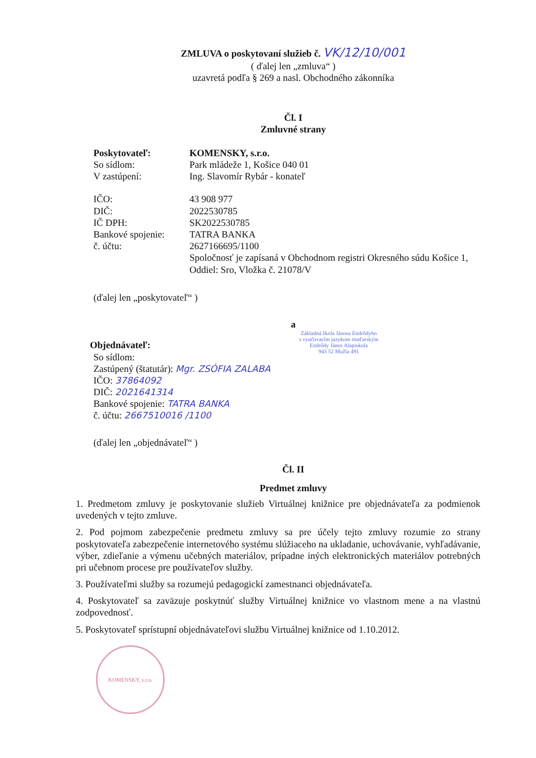ZMLUVA o poskytovaní služieb č. VK/12/10/001
( ďalej len „zmluva“ )
uzavretá podľa § 269 a nasl. Obchodného zákonníka
Čl. I
Zmluvné strany
| Poskytovateľ: | KOMENSKY, s.r.o. |
| So sídlom: | Park mládeže 1, Košice 040 01 |
| V zastúpení: | Ing. Slavomír Rybár - konateľ |
| IČO: | 43 908 977 |
| DIČ: | 2022530785 |
| IČ DPH: | SK2022530785 |
| Bankové spojenie: | TATRA BANKA |
| č. účtu: | 2627166695/1100 |
| | Spoločnosť je zapísaná v Obchodnom registri Okresného súdu Košice 1, Oddiel: Sro, Vložka č. 21078/V |
(ďalej len „poskytovateľ“ )
a
Základná škola Jánosa Endrődyho
s vyučovacím jazykom maďarským
Endrődy János Alapiskola
943 52 Mužla 491
Objednávateľ:
So sídlom:
Zastúpený (štatutár): Mgr. ZSÓFIA ZALABA
IČO: 37864092
DIČ: 2021641314
Bankové spojenie: TATRA BANKA
č. účtu: 2667510016 /1100
(ďalej len „objednávateľ“ )
Čl. II
Predmet zmluvy
1. Predmetom zmluvy je poskytovanie služieb Virtuálnej knižnice pre objednávateľa za podmienok uvedených v tejto zmluve.
2. Pod pojmom zabezpečenie predmetu zmluvy sa pre účely tejto zmluvy rozumie zo strany poskytovateľa zabezpečenie internetového systému slúžiaceho na ukladanie, uchovávanie, vyhľadávanie, výber, zdieľanie a výmenu učebných materiálov, prípadne iných elektronických materiálov potrebných pri učebnom procese pre používateľov služby.
3. Používateľmi služby sa rozumejú pedagogickí zamestnanci objednávateľa.
4. Poskytovateľ sa zaväzuje poskytnúť služby Virtuálnej knižnice vo vlastnom mene a na vlastnú zodpovednosť.
5. Poskytovateľ sprístupní objednávateľovi službu Virtuálnej knižnice od 1.10.2012.
KOMENSKY, s.r.o.